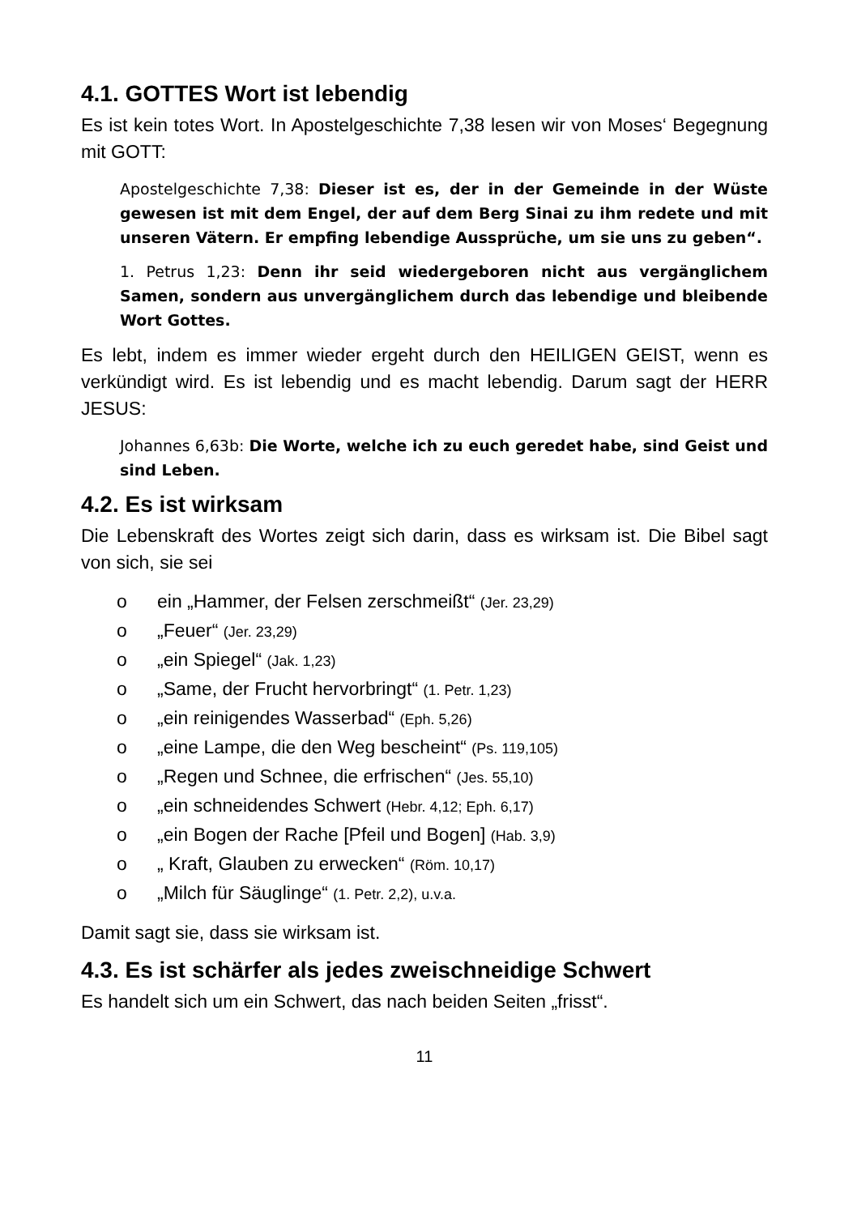4.1. GOTTES Wort ist lebendig
Es ist kein totes Wort. In Apostelgeschichte 7,38 lesen wir von Moses‘ Begegnung mit GOTT:
Apostelgeschichte 7,38: Dieser ist es, der in der Gemeinde in der Wüste gewesen ist mit dem Engel, der auf dem Berg Sinai zu ihm redete und mit unseren Vätern. Er empfing lebendige Aussprüche, um sie uns zu geben“.
1. Petrus 1,23: Denn ihr seid wiedergeboren nicht aus vergänglichem Samen, sondern aus unvergänglichem durch das lebendige und bleibende Wort Gottes.
Es lebt, indem es immer wieder ergeht durch den HEILIGEN GEIST, wenn es verkündigt wird. Es ist lebendig und es macht lebendig. Darum sagt der HERR JESUS:
Johannes 6,63b: Die Worte, welche ich zu euch geredet habe, sind Geist und sind Leben.
4.2. Es ist wirksam
Die Lebenskraft des Wortes zeigt sich darin, dass es wirksam ist. Die Bibel sagt von sich, sie sei
o ein „Hammer, der Felsen zerschmeißt“ (Jer. 23,29)
o „Feuer“ (Jer. 23,29)
o „ein Spiegel“ (Jak. 1,23)
o „Same, der Frucht hervorbringt“ (1. Petr. 1,23)
o „ein reinigendes Wasserbad“ (Eph. 5,26)
o „eine Lampe, die den Weg bescheint“ (Ps. 119,105)
o „Regen und Schnee, die erfrischen“ (Jes. 55,10)
o „ein schneidendes Schwert (Hebr. 4,12; Eph. 6,17)
o „ein Bogen der Rache [Pfeil und Bogen] (Hab. 3,9)
o „ Kraft, Glauben zu erwecken“ (Röm. 10,17)
o „Milch für Säuglinge“ (1. Petr. 2,2), u.v.a.
Damit sagt sie, dass sie wirksam ist.
4.3. Es ist schärfer als jedes zweischneidige Schwert
Es handelt sich um ein Schwert, das nach beiden Seiten „frisst“.
11